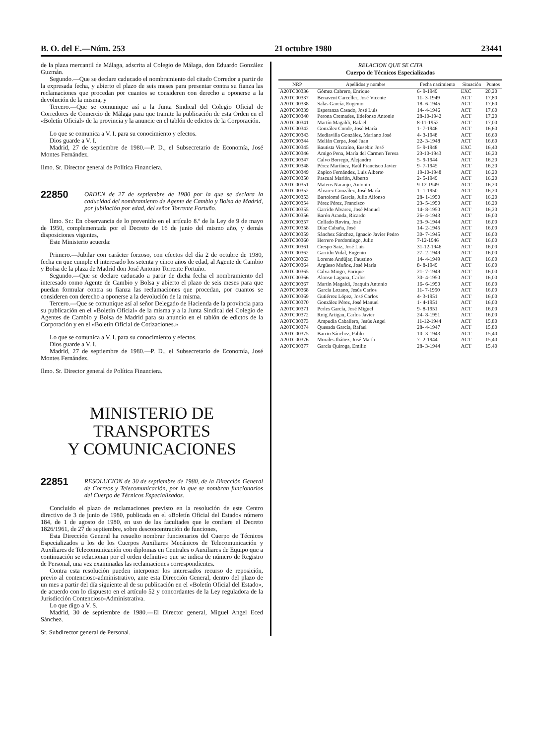B. O. del E.—Núm. 253 21 octubre 1980 23441
de la plaza mercantil de Málaga, adscrita al Colegio de Málaga, don Eduardo González Guzmán.
Segundo.—Que se declare caducado el nombramiento del citado Corredor a partir de la expresada fecha, y abierto el plazo de seis meses para presentar contra su fianza las reclamaciones que procedan por cuantos se consideren con derecho a oponerse a la devolución de la misma, y
Tercero.—Que se comunique así a la Junta Sindical del Colegio Oficial de Corredores de Comercio de Málaga para que tramite la publicación de esta Orden en el «Boletín Oficial» de la provincia y la anuncie en el tablón de edictos de la Corporación.
Lo que se comunica a V. I. para su conocimiento y efectos.
Dios guarde a V. I.
Madrid, 27 de septiembre de 1980.—P. D., el Subsecretario de Economía, José Montes Fernández.
Ilmo. Sr. Director general de Política Financiera.
22850
ORDEN de 27 de septiembre de 1980 por la que se declara la caducidad del nombramiento de Agente de Cambio y Bolsa de Madrid, por jubilación por edad, del señor Torrente Fortuño.
Ilmo. Sr.: En observancia de lo prevenido en el artículo 8.º de la Ley de 9 de mayo de 1950, complementada por el Decreto de 16 de junio del mismo año, y demás disposiciones vigentes,
Este Ministerio acuerda:
Primero.—Jubilar con carácter forzoso, con efectos del día 2 de octubre de 1980, fecha en que cumple el interesado los setenta y cinco años de edad, al Agente de Cambio y Bolsa de la plaza de Madrid don José Antonio Torrente Fortuño.
Segundo.—Que se declare caducado a partir de dicha fecha el nombramiento del interesado como Agente de Cambio y Bolsa y abierto el plazo de seis meses para que puedan formular contra su fianza las reclamaciones que procedan, por cuantos se consideren con derecho a oponerse a la devolución de la misma.
Tercero.—Que se comunique así al señor Delegado de Hacienda de la provincia para su publicación en el «Boletín Oficial» de la misma y a la Junta Sindical del Colegio de Agentes de Cambio y Bolsa de Madrid para su anuncio en el tablón de edictos de la Corporación y en el «Boletín Oficial de Cotizaciones.»
Lo que se comunica a V. I. para su conocimiento y efectos.
Dios guarde a V. I.
Madrid, 27 de septiembre de 1980.—P. D., el Subsecretario de Economía, José Montes Fernández.
Ilmo. Sr. Director general de Política Financiera.
MINISTERIO DE TRANSPORTES
Y COMUNICACIONES
22851
RESOLUCION de 30 de septiembre de 1980, de la Dirección General de Correos y Telecomunicación, por la que se nombran funcionarios del Cuerpo de Técnicos Especializados.
Concluido el plazo de reclamaciones previsto en la resolución de este Centro directivo de 3 de junio de 1980, publicada en el «Boletín Oficial del Estado» número 184, de 1 de agosto de 1980, en uso de las facultades que le confiere el Decreto 1826/1961, de 27 de septiembre, sobre desconcentración de funciones,
Esta Dirección General ha resuelto nombrar funcionarios del Cuerpo de Técnicos Especializados a los de los Cuerpos Auxiliares Mecánicos de Telecomunicación y Auxiliares de Telecomunicación con diplomas en Centrales o Auxiliares de Equipo que a continuación se relacionan por el orden definitivo que se indica de número de Registro de Personal, una vez examinadas las reclamaciones correspondientes.
Contra esta resolución pueden interponer los interesados recurso de reposición, previo al contencioso-administrativo, ante esta Dirección General, dentro del plazo de un mes a partir del día siguiente al de su publicación en el «Boletín Oficial del Estado», de acuerdo con lo dispuesto en el artículo 52 y concordantes de la Ley reguladora de la Jurisdicción Contencioso-Administrativa.
Lo que digo a V. S.
Madrid, 30 de septiembre de 1980.—El Director general, Miguel Angel Eced Sánchez.
Sr. Subdirector general de Personal.
RELACION QUE SE CITA
Cuerpo de Técnicos Especializados
| NRP | Apellidos y nombre | Fecha nacimiento | Situación | Puntos |
| --- | --- | --- | --- | --- |
| A20TC00336 | Gómez Cabrero, Enrique | 6- 9-1949 | EXC | 20,20 |
| A20TC00337 | Benavent Carceller, José Vicente | 11- 3-1949 | ACT | 17,80 |
| A20TC00338 | Salas García, Eugenio | 18- 6-1945 | ACT | 17,60 |
| A20TC00339 | Esperanza Casado, José Luis | 14- 4-1946 | ACT | 17,60 |
| A20TC00340 | Perona Cremades, Ildefonso Antonio | 28-10-1942 | ACT | 17,20 |
| A20TC00341 | Martín Magaldi, Rafael | 8-11-1952 | ACT | 17,00 |
| A20TC00342 | González Conde, José María | 1- 7-1946 | ACT | 16,60 |
| A20TC00343 | Mediavilla González, Mariano José | 4- 3-1948 | ACT | 16,60 |
| A20TC00344 | Melián Cerpa, José Juan | 22- 3-1948 | ACT | 16,60 |
| A20TC00345 | Bautista Vizcaíno, Eusebio José | 5- 9-1948 | EXC | 16,40 |
| A20TC00346 | Amigo Pena, María del Carmen Teresa | 23-10-1943 | ACT | 16,20 |
| A20TC00347 | Calvo Borrego, Alejandro | 5- 9-1944 | ACT | 16,20 |
| A20TC00348 | Pérez Martínez, Raúl Francisco Javier | 9- 7-1945 | ACT | 16,20 |
| A20TC00349 | Zapico Fernández, Luis Alberto | 19-10-1948 | ACT | 16,20 |
| A20TC00350 | Pascual Marión, Alberto | 2- 5-1949 | ACT | 16,20 |
| A20TC00351 | Mateos Naranjo, Antonio | 9-12-1949 | ACT | 16,20 |
| A20TC00352 | Alvarez González, José María | 1- 1-1950 | ACT | 16,20 |
| A20TC00353 | Bartolomé García, Julio Alfonso | 28- 1-1950 | ACT | 16,20 |
| A20TC00354 | Pérez Pérez, Francisco | 23- 5-1950 | ACT | 16,20 |
| A20TC00355 | Garrido Alvarez, José Manuel | 14- 8-1950 | ACT | 16,20 |
| A20TC00356 | Barón Aranda, Ricardo | 26- 4-1943 | ACT | 16,00 |
| A20TC00357 | Collado Rovira, José | 23- 9-1944 | ACT | 16,00 |
| A20TC00358 | Díaz Cabaña, José | 14- 2-1945 | ACT | 16,00 |
| A20TC00359 | Sánchez Sánchez, Ignacio Javier Pedro | 30- 7-1945 | ACT | 16,00 |
| A20TC00360 | Herrero Pordomingo, Julio | 7-12-1946 | ACT | 16,00 |
| A20TC00361 | Crespo Saiz, José Luis | 31-12-1946 | ACT | 16,00 |
| A20TC00362 | Garrido Vidal, Eugenio | 27- 2-1949 | ACT | 16,00 |
| A20TC00363 | Lorente Andújar, Faustino | 14- 4-1949 | ACT | 16,00 |
| A20TC00364 | Argüeso Muñoz, José María | 8- 8-1949 | ACT | 16,00 |
| A20TC00365 | Calva Mingo, Enrique | 21- 7-1949 | ACT | 16,00 |
| A20TC00366 | Alonso Laguna, Carlos | 30- 4-1950 | ACT | 16,00 |
| A20TC00367 | Martín Magaldi, Joaquín Antonio | 16- 6-1950 | ACT | 16,00 |
| A20TC00368 | García Lozano, Jesús Carlos | 11- 7-1950 | ACT | 16,00 |
| A20TC00369 | Gutiérrez López, José Carlos | 4- 3-1951 | ACT | 16,00 |
| A20TC00370 | González Pérez, José Manuel | 1- 4-1951 | ACT | 16,00 |
| A20TC00371 | Perles García, José Miguel | 9- 8-1951 | ACT | 16,00 |
| A20TC00372 | Roig Artigau, Carlos Javier | 24- 8-1951 | ACT | 16,00 |
| A20TC00373 | Ampudia Caballero, Jesús Angel | 11-12-1944 | ACT | 15,80 |
| A20TC00374 | Quesada García, Rafael | 28- 4-1947 | ACT | 15,80 |
| A20TC00375 | Barrio Sánchez, Pablo | 10- 3-1943 | ACT | 15,40 |
| A20TC00376 | Morales Ibáñez, José María | 7- 2-1944 | ACT | 15,40 |
| A20TC00377 | García Quiroga, Emilio | 28- 3-1944 | ACT | 15,40 |